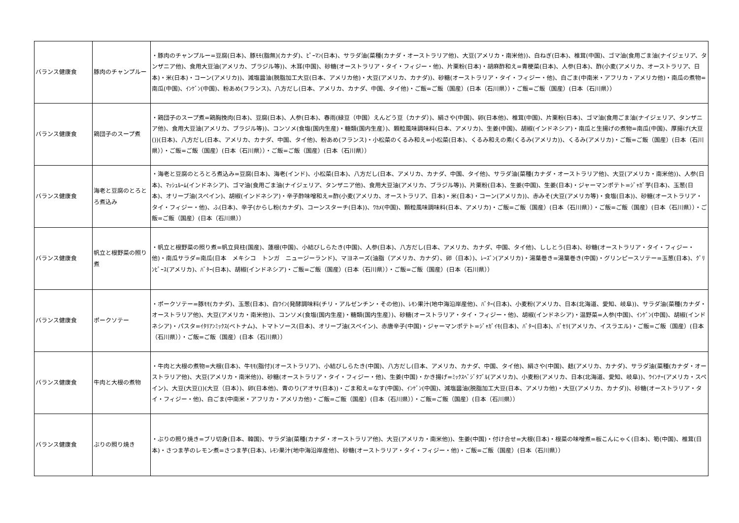| バランス健康食 | 豚肉のチャンプルー | ・豚肉のチャンプルー=豆腐(日本)、豚ﾓﾓ(脂無)(カナダ)、ﾋﾟｰﾏﾝ(日本)、サラダ油(菜種(カナダ・オーストラリア他)、大豆(アメリカ・南米他))、白ねぎ(日本)、椎茸(中国)、ゴマ油(食用ごま油(ナイジェリア、タンザニア他)、食用大豆油(アメリカ、ブラジル等))、木耳(中国)、砂糖(オーストラリア・タイ・フィジー・他)、片栗粉(日本)・胡麻酢和え=青梗菜(日本)、人参(日本)、酢(小麦(アメリカ、オーストラリア、日本)・米(日本)・コーン(アメリカ))、減塩醤油(脱脂加工大豆(日本、アメリカ他)・大豆(アメリカ、カナダ))、砂糖(オーストラリア・タイ・フィジー・他)、白ごま(中南米・アフリカ・アメリカ他)・南瓜の煮物=南瓜(中国)、ｲﾝｹﾞﾝ(中国)、粉あめ(フランス)、八方だし(日本、アメリカ、カナダ、中国、タイ他)・ご飯=ご飯（国産）(日本（石川県））・ご飯=ご飯（国産）(日本（石川県）） |
| バランス健康食 | 鶏団子のスープ煮 | ・鶏団子のスープ煮=鶏胸挽肉(日本)、豆腐(日本)、人参(日本)、春雨(緑豆（中国）えんどう豆（カナダ）)、絹さや(中国)、卵(日本他)、椎茸(中国)、片栗粉(日本)、ゴマ油(食用ごま油(ナイジェリア、タンザニア他)、食用大豆油(アメリカ、ブラジル等))、コンソメ(食塩(国内生産)・糖類(国内生産）)、顆粒風味調味料(日本、アメリカ)、生姜(中国)、胡椒(インドネシア)・南瓜と生揚げの煮物=南瓜(中国)、厚揚げ(大豆())(日本)、八方だし(日本、アメリカ、カナダ、中国、タイ他)、粉あめ(フランス)・小松菜のくるみ和え=小松菜(日本)、くるみ和えの素(くるみ(アメリカ))、くるみ(アメリカ)・ご飯=ご飯（国産）(日本（石川県））・ご飯=ご飯（国産）(日本（石川県））・ご飯=ご飯（国産）(日本（石川県）） |
| バランス健康食 | 海老と豆腐のとろとろ煮込み | ・海老と豆腐のとろとろ煮込み=豆腐(日本)、海老(インド)、小松菜(日本)、八方だし(日本、アメリカ、カナダ、中国、タイ他)、サラダ油(菜種(カナダ・オーストラリア他)、大豆(アメリカ・南米他))、人参(日本)、ﾏｯｼｭﾙｰﾑ(インドネシア)、ゴマ油(食用ごま油(ナイジェリア、タンザニア他)、食用大豆油(アメリカ、ブラジル等))、片栗粉(日本)、生姜(中国)、生姜(日本)・ジャーマンポテト=ｼﾞｬｶﾞ芋(日本)、玉葱(日本)、オリーブ油(スペイン)、胡椒(インドネシア)・辛子酢味噌和え=酢(小麦(アメリカ、オーストラリア、日本)・米(日本)・コーン(アメリカ))、赤みそ(大豆(アメリカ等)・食塩(日本))、砂糖(オーストラリア・タイ・フィジー・他)、ふ(日本)、辛子(からし粉(カナダ)、コーンスターチ(日本))、ﾜｶﾒ(中国)、顆粒風味調味料(日本、アメリカ)・ご飯=ご飯（国産）(日本（石川県））・ご飯=ご飯（国産）(日本（石川県））・ご飯=ご飯（国産）(日本（石川県）） |
| バランス健康食 | 帆立と根野菜の照り煮 | ・帆立と根野菜の照り煮=帆立貝柱(国産)、蓮根(中国)、小結びしらたき(中国)、人参(日本)、八方だし(日本、アメリカ、カナダ、中国、タイ他)、ししとう(日本)、砂糖(オーストラリア・タイ・フィジー・他)・南瓜サラダ=南瓜(日本 メキシコ トンガ ニュージーランド)、マヨネーズ(油脂（アメリカ、カナダ）、卵（日本）)、ﾚｰｽﾞﾝ(アメリカ)・湯葉巻き=湯葉巻き(中国)・グリンピースソテー=玉葱(日本)、ｸﾞﾘﾝﾋﾟｰｽ(アメリカ)、ﾊﾞﾀｰ(日本)、胡椒(インドネシア)・ご飯=ご飯（国産）(日本（石川県））・ご飯=ご飯（国産）(日本（石川県）） |
| バランス健康食 | ポークソテー | ・ポークソテー=豚ﾓﾓ(カナダ)、玉葱(日本)、白ﾜｲﾝ(発酵調味料(チリ・アルゼンチン・その他))、ﾚﾓﾝ果汁(地中海沿岸産他)、ﾊﾞﾀｰ(日本)、小麦粉(アメリカ、日本(北海道、愛知、岐阜))、サラダ油(菜種(カナダ・オーストラリア他)、大豆(アメリカ・南米他))、コンソメ(食塩(国内生産)・糖類(国内生産）)、砂糖(オーストラリア・タイ・フィジー・他)、胡椒(インドネシア)・温野菜=人参(中国)、ｲﾝｹﾞﾝ(中国)、胡椒(インドネシア)・パスタ=ｲﾀﾘｱﾝﾐｯｸｽ(ベトナム)、トマトソース(日本)、オリーブ油(スペイン)、赤唐辛子(中国)・ジャーマンポテト=ｼﾞｬｶﾞｲﾓ(日本)、ﾊﾞﾀｰ(日本)、ﾊﾟｾﾘ(アメリカ、イスラエル)・ご飯=ご飯（国産）(日本（石川県））・ご飯=ご飯（国産）(日本（石川県）） |
| バランス健康食 | 牛肉と大根の煮物 | ・牛肉と大根の煮物=大根(日本)、牛ﾓﾓ(脂付)(オーストラリア)、小結びしらたき(中国)、八方だし(日本、アメリカ、カナダ、中国、タイ他)、絹さや(中国)、麸(アメリカ、カナダ)、サラダ油(菜種(カナダ・オーストラリア他)、大豆(アメリカ・南米他))、砂糖(オーストラリア・タイ・フィジー・他)、生姜(中国)・かき揚げ=ﾐｯｸｽﾍﾞｼﾞﾀﾌﾞﾙ(アメリカ)、小麦粉(アメリカ、日本(北海道、愛知、岐阜))、ｳｲﾝﾅｰ(アメリカ・スペイン)、大豆(大豆())(大豆（日本）)、卵(日本他)、青のり(アオサ(日本))・ごま和え=なす(中国)、ｲﾝｹﾞﾝ(中国)、減塩醤油(脱脂加工大豆(日本、アメリカ他)・大豆(アメリカ、カナダ))、砂糖(オーストラリア・タイ・フィジー・他)、白ごま(中南米・アフリカ・アメリカ他)・ご飯=ご飯（国産）(日本（石川県））・ご飯=ご飯（国産）(日本（石川県）） |
| バランス健康食 | ぶりの照り焼き | ・ぶりの照り焼き=ブリ切身(日本、韓国)、サラダ油(菜種(カナダ・オーストラリア他)、大豆(アメリカ・南米他))、生姜(中国)・付け合せ=大根(日本)・根菜の味噌煮=板こんにゃく(日本)、筍(中国)、椎茸(日本)・さつま芋のレモン煮=さつま芋(日本)、ﾚﾓﾝ果汁(地中海沿岸産他)、砂糖(オーストラリア・タイ・フィジー・他)・ご飯=ご飯（国産）(日本（石川県）） |